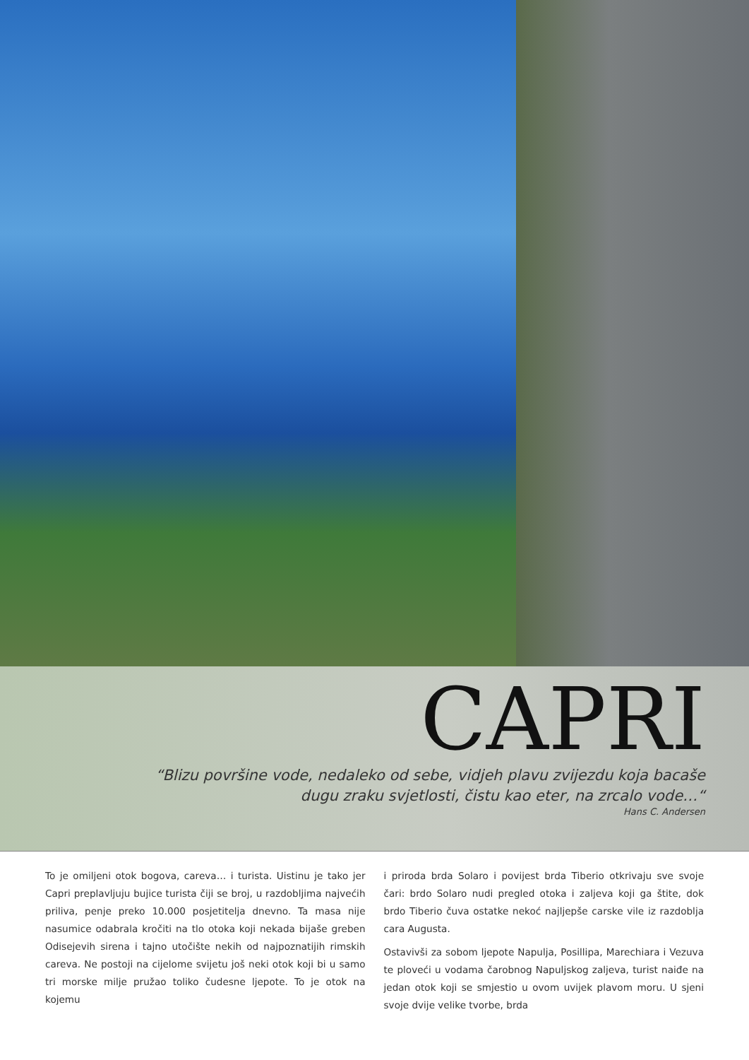CAPRI
“Blizu površine vode, nedaleko od sebe, vidjeh plavu zvijezdu koja bacaše
dugu zraku svjetlosti, čistu kao eter, na zrcalo vode…“
Hans C. Andersen
To je omiljeni otok bogova, careva… i turista. Uistinu je tako jer Capri preplavljuju bujice turista čiji se broj, u razdobljima najvećih priliva, penje preko 10.000 posjetitelja dnevno. Ta masa nije nasumice odabrala kročiti na tlo otoka koji nekada bijaše greben Odisejevih sirena i tajno utočište nekih od najpoznatijih rimskih careva. Ne postoji na cijelome svijetu još neki otok koji bi u samo tri morske milje pružao toliko čudesne ljepote. To je otok na kojemu
i priroda brda Solaro i povijest brda Tiberio otkrivaju sve svoje čari: brdo Solaro nudi pregled otoka i zaljeva koji ga štite, dok brdo Tiberio čuva ostatke nekoć najljepše carske vile iz razdoblja cara Augusta.
Ostavivši za sobom ljepote Napulja, Posillipa, Marechiara i Vezuva te ploveći u vodama čarobnog Napuljskog zaljeva, turist naiđe na jedan otok koji se smjestio u ovom uvijek plavom moru. U sjeni svoje dvije velike tvorbe, brda